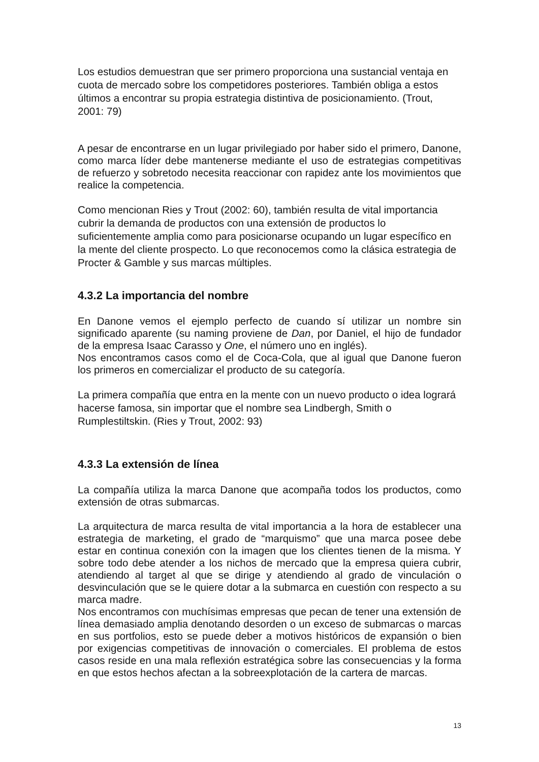Los estudios demuestran que ser primero proporciona una sustancial ventaja en cuota de mercado sobre los competidores posteriores. También obliga a estos últimos a encontrar su propia estrategia distintiva de posicionamiento. (Trout, 2001: 79)
A pesar de encontrarse en un lugar privilegiado por haber sido el primero, Danone, como marca líder debe mantenerse mediante el uso de estrategias competitivas de refuerzo y sobretodo necesita reaccionar con rapidez ante los movimientos que realice la competencia.
Como mencionan Ries y Trout (2002: 60), también resulta de vital importancia cubrir la demanda de productos con una extensión de productos lo suficientemente amplia como para posicionarse ocupando un lugar específico en la mente del cliente prospecto. Lo que reconocemos como la clásica estrategia de Procter & Gamble y sus marcas múltiples.
4.3.2 La importancia del nombre
En Danone vemos el ejemplo perfecto de cuando sí utilizar un nombre sin significado aparente (su naming proviene de Dan, por Daniel, el hijo de fundador de la empresa Isaac Carasso y One, el número uno en inglés).
Nos encontramos casos como el de Coca-Cola, que al igual que Danone fueron los primeros en comercializar el producto de su categoría.
La primera compañía que entra en la mente con un nuevo producto o idea logrará hacerse famosa, sin importar que el nombre sea Lindbergh, Smith o Rumplestiltskin. (Ries y Trout, 2002: 93)
4.3.3 La extensión de línea
La compañía utiliza la marca Danone que acompaña todos los productos, como extensión de otras submarcas.
La arquitectura de marca resulta de vital importancia a la hora de establecer una estrategia de marketing, el grado de “marquismo” que una marca posee debe estar en continua conexión con la imagen que los clientes tienen de la misma. Y sobre todo debe atender a los nichos de mercado que la empresa quiera cubrir, atendiendo al target al que se dirige y atendiendo al grado de vinculación o desvinculación que se le quiere dotar a la submarca en cuestión con respecto a su marca madre.
Nos encontramos con muchísimas empresas que pecan de tener una extensión de línea demasiado amplia denotando desorden o un exceso de submarcas o marcas en sus portfolios, esto se puede deber a motivos históricos de expansión o bien por exigencias competitivas de innovación o comerciales. El problema de estos casos reside en una mala reflexión estratégica sobre las consecuencias y la forma en que estos hechos afectan a la sobreexplotación de la cartera de marcas.
13